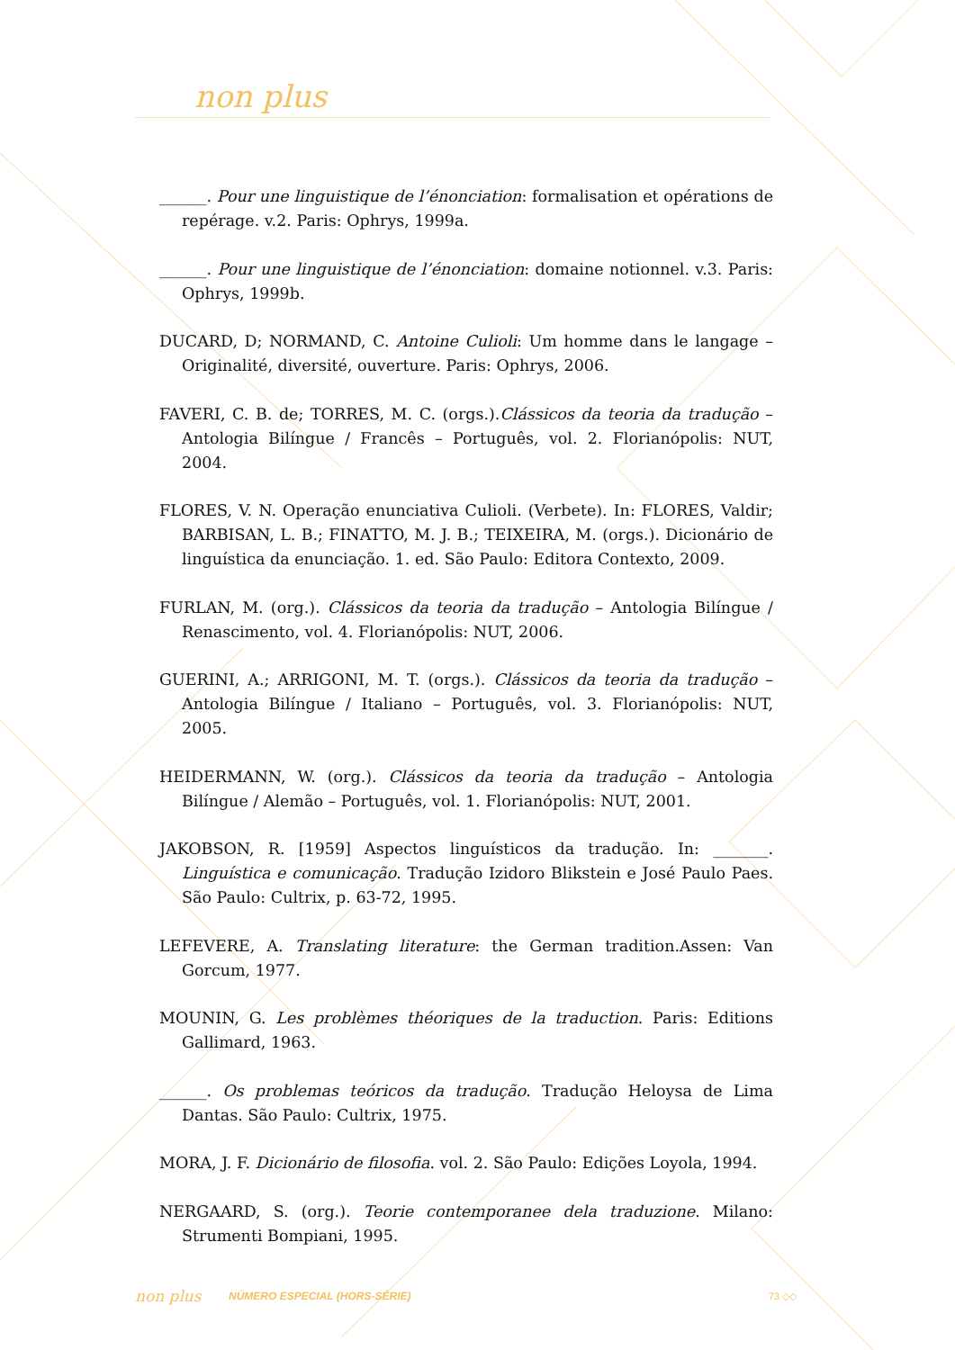non plus
______. Pour une linguistique de l’énonciation: formalisation et opérations de repérage. v.2. Paris: Ophrys, 1999a.
______. Pour une linguistique de l’énonciation: domaine notionnel. v.3. Paris: Ophrys, 1999b.
DUCARD, D; NORMAND, C. Antoine Culioli: Um homme dans le langage – Originalité, diversité, ouverture. Paris: Ophrys, 2006.
FAVERI, C. B. de; TORRES, M. C. (orgs.).Clássicos da teoria da tradução – Antologia Bilíngue / Francês – Português, vol. 2. Florianópolis: NUT, 2004.
FLORES, V. N. Operação enunciativa Culioli. (Verbete). In: FLORES, Valdir; BARBISAN, L. B.; FINATTO, M. J. B.; TEIXEIRA, M. (orgs.). Dicionário de linguística da enunciação. 1. ed. São Paulo: Editora Contexto, 2009.
FURLAN, M. (org.). Clássicos da teoria da tradução – Antologia Bilíngue / Renascimento, vol. 4. Florianópolis: NUT, 2006.
GUERINI, A.; ARRIGONI, M. T. (orgs.). Clássicos da teoria da tradução – Antologia Bilíngue / Italiano – Português, vol. 3. Florianópolis: NUT, 2005.
HEIDERMANN, W. (org.). Clássicos da teoria da tradução – Antologia Bilíngue / Alemão – Português, vol. 1. Florianópolis: NUT, 2001.
JAKOBSON, R. [1959] Aspectos linguísticos da tradução. In: _______. Linguística e comunicação. Tradução Izidoro Blikstein e José Paulo Paes. São Paulo: Cultrix, p. 63-72, 1995.
LEFEVERE, A. Translating literature: the German tradition.Assen: Van Gorcum, 1977.
MOUNIN, G. Les problèmes théoriques de la traduction. Paris: Editions Gallimard, 1963.
______. Os problemas teóricos da tradução. Tradução Heloysa de Lima Dantas. São Paulo: Cultrix, 1975.
MORA, J. F. Dicionário de filosofia. vol. 2. São Paulo: Edições Loyola, 1994.
NERGAARD, S. (org.). Teorie contemporanee dela traduzione. Milano: Strumenti Bompiani, 1995.
non plus NÚMERO ESPECIAL (HORS-SÉRIE) 73 ◇◇